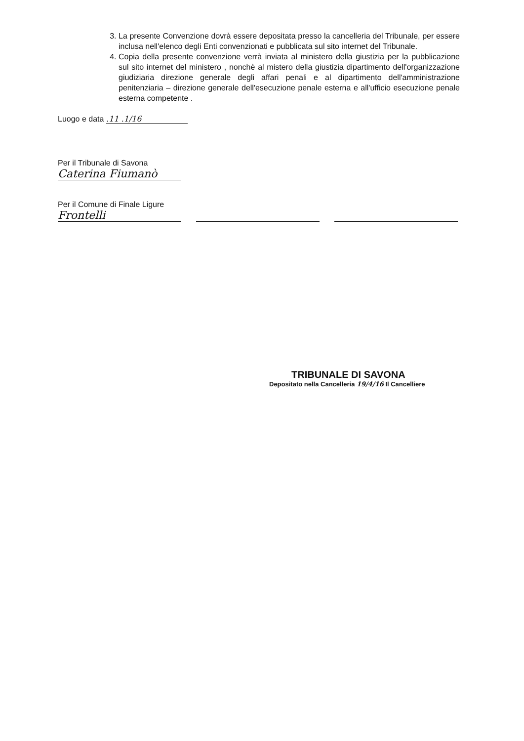3. La presente Convenzione dovrà essere depositata presso la cancelleria del Tribunale, per essere inclusa nell'elenco degli Enti convenzionati e pubblicata sul sito internet del Tribunale.
4. Copia della presente convenzione verrà inviata al ministero della giustizia per la pubblicazione sul sito internet del ministero , nonchè al mistero della giustizia dipartimento dell'organizzazione giudiziaria direzione generale degli affari penali e al dipartimento dell'amministrazione penitenziaria – direzione generale dell'esecuzione penale esterna e all'ufficio esecuzione penale esterna competente .
Luogo e data .11 .1/16
Per il Tribunale di Savona
Caterina Fiumanò
Per il Comune di Finale Ligure
Frontelli
TRIBUNALE DI SAVONA
Depositato nella Cancelleria 19/4/16 Il Cancelliere